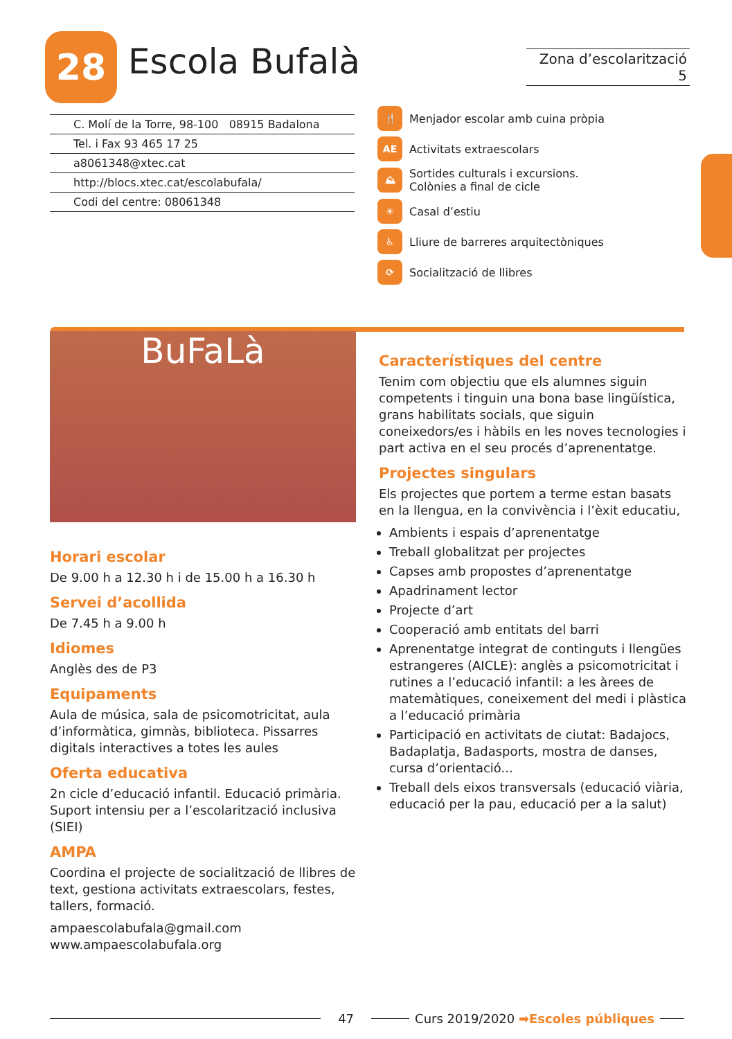28 Escola Bufalà
Zona d’escolarització 5
C. Molí de la Torre, 98-100 08915 Badalona
Tel. i Fax 93 465 17 25
a8061348@xtec.cat
http://blocs.xtec.cat/escolabufala/
Codi del centre: 08061348
🍴 Menjador escolar amb cuina pròpia
AE Activitats extraescolars
⛰ Sortides culturals i excursions.
Colònies a final de cicle
☀ Casal d’estiu
♿ Lliure de barreres arquitectòniques
⟳ Socialització de llibres
BuFaLà
Horari escolar
De 9.00 h a 12.30 h i de 15.00 h a 16.30 h
Servei d’acollida
De 7.45 h a 9.00 h
Idiomes
Anglès des de P3
Equipaments
Aula de música, sala de psicomotricitat, aula d’informàtica, gimnàs, biblioteca. Pissarres digitals interactives a totes les aules
Oferta educativa
2n cicle d’educació infantil. Educació primària.
Suport intensiu per a l’escolarització inclusiva (SIEI)
AMPA
Coordina el projecte de socialització de llibres de text, gestiona activitats extraescolars, festes, tallers, formació.
ampaescolabufala@gmail.com
www.ampaescolabufala.org
Característiques del centre
Tenim com objectiu que els alumnes siguin competents i tinguin una bona base lingüística, grans habilitats socials, que siguin coneixedors/es i hàbils en les noves tecnologies i part activa en el seu procés d’aprenentatge.
Projectes singulars
Els projectes que portem a terme estan basats en la llengua, en la convivència i l’èxit educatiu,
Ambients i espais d’aprenentatge
Treball globalitzat per projectes
Capses amb propostes d’aprenentatge
Apadrinament lector
Projecte d’art
Cooperació amb entitats del barri
Aprenentatge integrat de continguts i llengües estrangeres (AICLE): anglès a psicomotricitat i rutines a l’educació infantil: a les àrees de matemàtiques, coneixement del medi i plàstica a l’educació primària
Participació en activitats de ciutat: Badajocs, Badaplatja, Badasports, mostra de danses, cursa d’orientació...
Treball dels eixos transversals (educació viària, educació per la pau, educació per a la salut)
47 Curs 2019/2020 ➡Escoles públiques